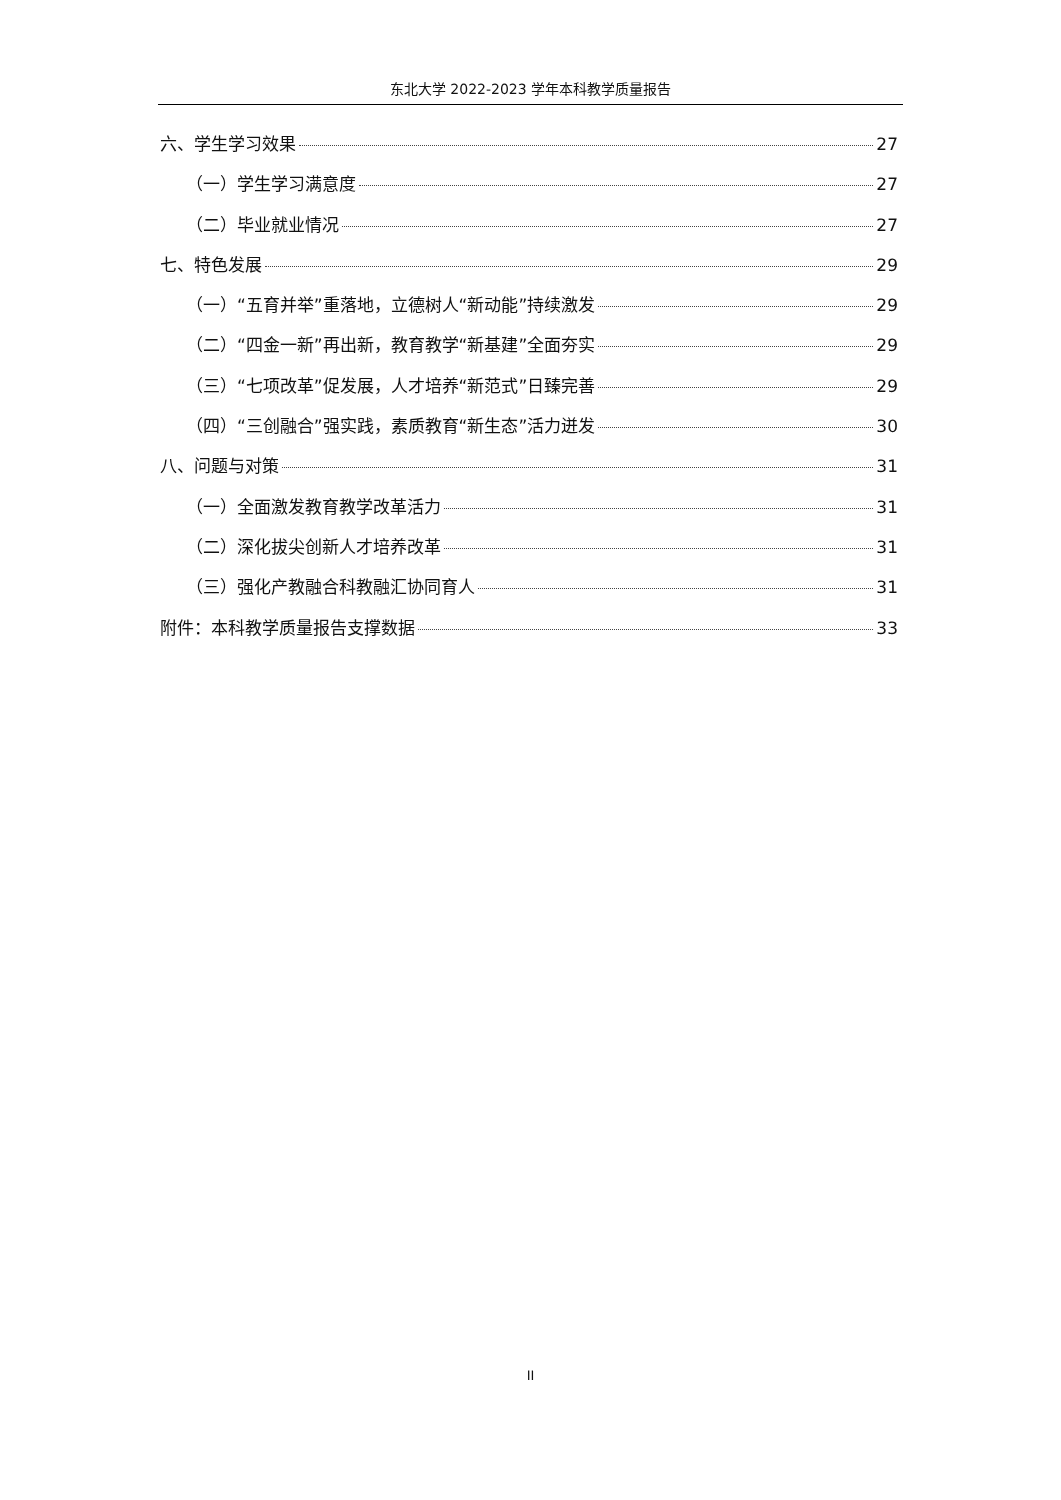东北大学 2022-2023 学年本科教学质量报告
六、学生学习效果 27
（一）学生学习满意度 27
（二）毕业就业情况 27
七、特色发展 29
（一）“五育并举”重落地，立德树人“新动能”持续激发 29
（二）“四金一新”再出新，教育教学“新基建”全面夯实 29
（三）“七项改革”促发展，人才培养“新范式”日臻完善 29
（四）“三创融合”强实践，素质教育“新生态”活力迸发 30
八、问题与对策 31
（一）全面激发教育教学改革活力 31
（二）深化拔尖创新人才培养改革 31
（三）强化产教融合科教融汇协同育人 31
附件：本科教学质量报告支撑数据 33
II